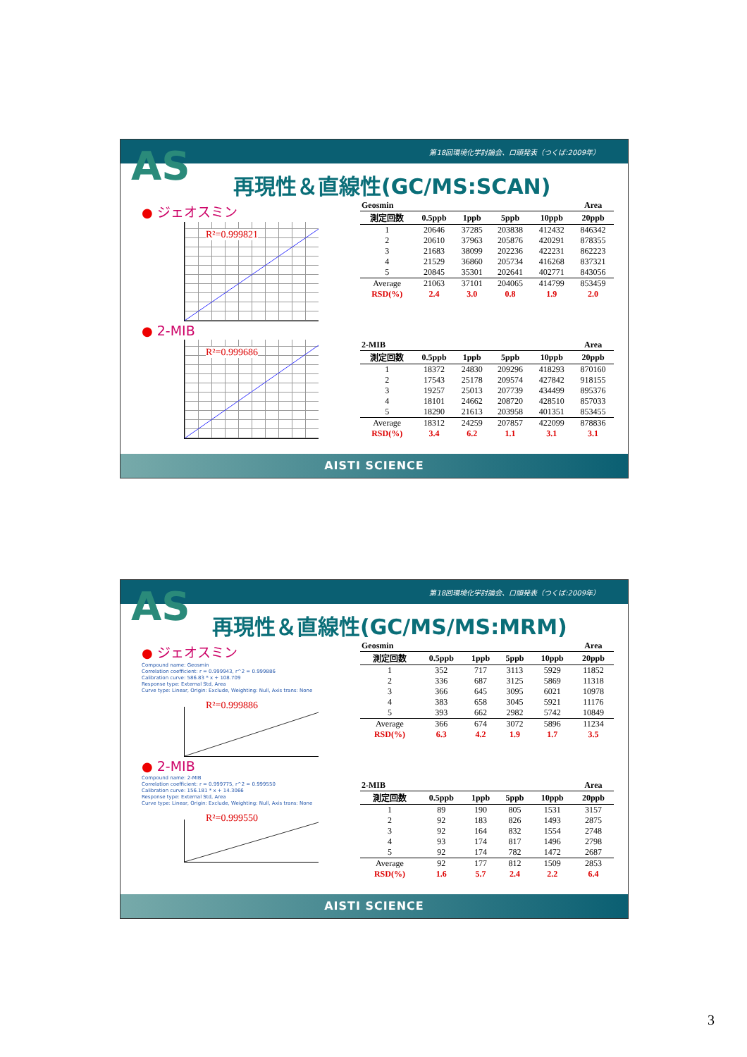第18回環境化学討論会、口頭発表（つくば:2009年）
AS
再現性＆直線性(GC/MS:SCAN)
● ジェオスミン
R²=0.999821
● 2-MIB
R²=0.999686
| Geosmin | | | | | Area |
| 測定回数 | 0.5ppb | 1ppb | 5ppb | 10ppb | 20ppb |
| 1 | 20646 | 37285 | 203838 | 412432 | 846342 |
| 2 | 20610 | 37963 | 205876 | 420291 | 878355 |
| 3 | 21683 | 38099 | 202236 | 422231 | 862223 |
| 4 | 21529 | 36860 | 205734 | 416268 | 837321 |
| 5 | 20845 | 35301 | 202641 | 402771 | 843056 |
| Average | 21063 | 37101 | 204065 | 414799 | 853459 |
| RSD(%) | 2.4 | 3.0 | 0.8 | 1.9 | 2.0 |
| 2-MIB | | | | | Area |
| 測定回数 | 0.5ppb | 1ppb | 5ppb | 10ppb | 20ppb |
| 1 | 18372 | 24830 | 209296 | 418293 | 870160 |
| 2 | 17543 | 25178 | 209574 | 427842 | 918155 |
| 3 | 19257 | 25013 | 207739 | 434499 | 895376 |
| 4 | 18101 | 24662 | 208720 | 428510 | 857033 |
| 5 | 18290 | 21613 | 203958 | 401351 | 853455 |
| Average | 18312 | 24259 | 207857 | 422099 | 878836 |
| RSD(%) | 3.4 | 6.2 | 1.1 | 3.1 | 3.1 |
AISTI SCIENCE
第18回環境化学討論会、口頭発表（つくば:2009年）
AS
再現性＆直線性(GC/MS/MS:MRM)
● ジェオスミン
Compound name: Geosmin
Correlation coefficient: r = 0.999943, r^2 = 0.999886
Calibration curve: 586.83 * x + 108.709
Response type: External Std, Area
Curve type: Linear, Origin: Exclude, Weighting: Null, Axis trans: None
R²=0.999886
● 2-MIB
Compound name: 2-MIB
Correlation coefficient: r = 0.999775, r^2 = 0.999550
Calibration curve: 156.181 * x + 14.3066
Response type: External Std, Area
Curve type: Linear, Origin: Exclude, Weighting: Null, Axis trans: None
R²=0.999550
| Geosmin | | | | | Area |
| 測定回数 | 0.5ppb | 1ppb | 5ppb | 10ppb | 20ppb |
| 1 | 352 | 717 | 3113 | 5929 | 11852 |
| 2 | 336 | 687 | 3125 | 5869 | 11318 |
| 3 | 366 | 645 | 3095 | 6021 | 10978 |
| 4 | 383 | 658 | 3045 | 5921 | 11176 |
| 5 | 393 | 662 | 2982 | 5742 | 10849 |
| Average | 366 | 674 | 3072 | 5896 | 11234 |
| RSD(%) | 6.3 | 4.2 | 1.9 | 1.7 | 3.5 |
| 2-MIB | | | | | Area |
| 測定回数 | 0.5ppb | 1ppb | 5ppb | 10ppb | 20ppb |
| 1 | 89 | 190 | 805 | 1531 | 3157 |
| 2 | 92 | 183 | 826 | 1493 | 2875 |
| 3 | 92 | 164 | 832 | 1554 | 2748 |
| 4 | 93 | 174 | 817 | 1496 | 2798 |
| 5 | 92 | 174 | 782 | 1472 | 2687 |
| Average | 92 | 177 | 812 | 1509 | 2853 |
| RSD(%) | 1.6 | 5.7 | 2.4 | 2.2 | 6.4 |
AISTI SCIENCE
3